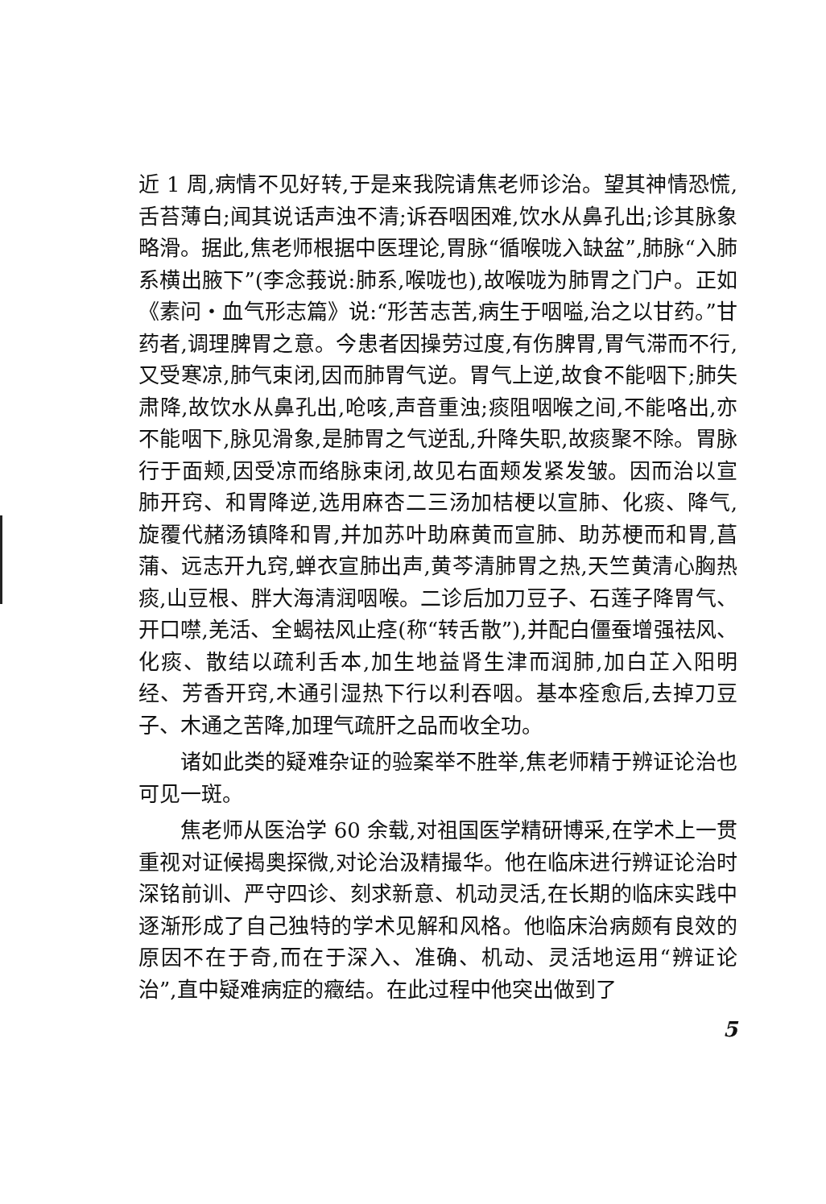近 1 周,病情不见好转,于是来我院请焦老师诊治。望其神情恐慌,舌苔薄白;闻其说话声浊不清;诉吞咽困难,饮水从鼻孔出;诊其脉象略滑。据此,焦老师根据中医理论,胃脉“循喉咙入缺盆”,肺脉“入肺系横出腋下”(李念莪说:肺系,喉咙也),故喉咙为肺胃之门户。正如《素问・血气形志篇》说:“形苦志苦,病生于咽嗌,治之以甘药。”甘药者,调理脾胃之意。今患者因操劳过度,有伤脾胃,胃气滞而不行,又受寒凉,肺气束闭,因而肺胃气逆。胃气上逆,故食不能咽下;肺失肃降,故饮水从鼻孔出,呛咳,声音重浊;痰阻咽喉之间,不能咯出,亦不能咽下,脉见滑象,是肺胃之气逆乱,升降失职,故痰聚不除。胃脉行于面颊,因受凉而络脉束闭,故见右面颊发紧发皱。因而治以宣肺开窍、和胃降逆,选用麻杏二三汤加桔梗以宣肺、化痰、降气,旋覆代赭汤镇降和胃,并加苏叶助麻黄而宣肺、助苏梗而和胃,菖蒲、远志开九窍,蝉衣宣肺出声,黄芩清肺胃之热,天竺黄清心胸热痰,山豆根、胖大海清润咽喉。二诊后加刀豆子、石莲子降胃气、开口噤,羌活、全蝎祛风止痉(称“转舌散”),并配白僵蚕增强祛风、化痰、散结以疏利舌本,加生地益肾生津而润肺,加白芷入阳明经、芳香开窍,木通引湿热下行以利吞咽。基本痊愈后,去掉刀豆子、木通之苦降,加理气疏肝之品而收全功。
诸如此类的疑难杂证的验案举不胜举,焦老师精于辨证论治也可见一斑。
焦老师从医治学 60 余载,对祖国医学精研博采,在学术上一贯重视对证候揭奥探微,对论治汲精撮华。他在临床进行辨证论治时深铭前训、严守四诊、刻求新意、机动灵活,在长期的临床实践中逐渐形成了自己独特的学术见解和风格。他临床治病颇有良效的原因不在于奇,而在于深入、准确、机动、灵活地运用“辨证论治”,直中疑难病症的癥结。在此过程中他突出做到了
5